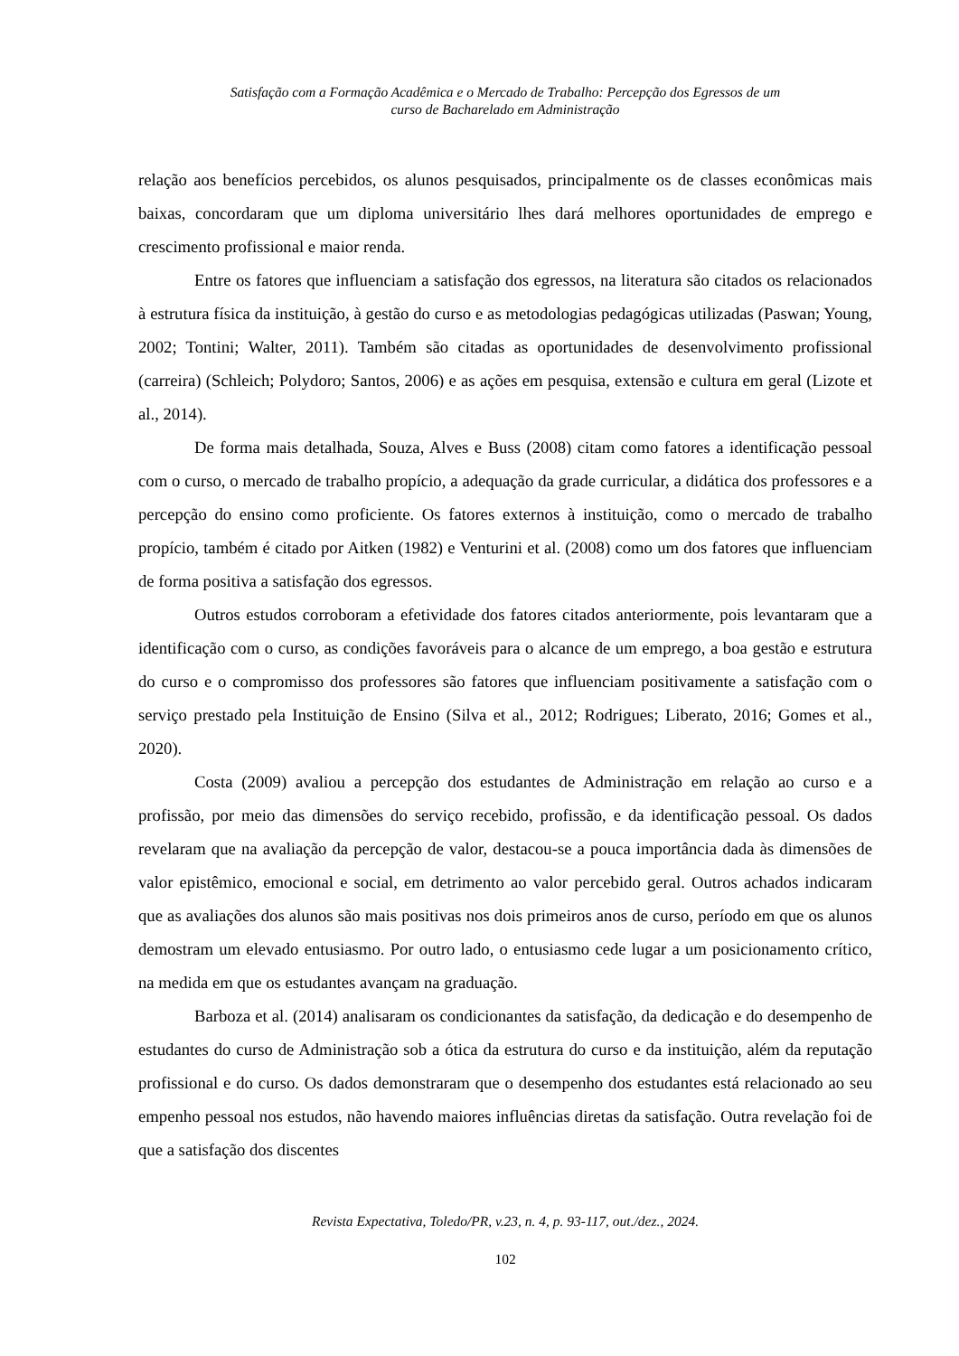Satisfação com a Formação Acadêmica e o Mercado de Trabalho: Percepção dos Egressos de um
curso de Bacharelado em Administração
relação aos benefícios percebidos, os alunos pesquisados, principalmente os de classes econômicas mais baixas, concordaram que um diploma universitário lhes dará melhores oportunidades de emprego e crescimento profissional e maior renda.
Entre os fatores que influenciam a satisfação dos egressos, na literatura são citados os relacionados à estrutura física da instituição, à gestão do curso e as metodologias pedagógicas utilizadas (Paswan; Young, 2002; Tontini; Walter, 2011). Também são citadas as oportunidades de desenvolvimento profissional (carreira) (Schleich; Polydoro; Santos, 2006) e as ações em pesquisa, extensão e cultura em geral (Lizote et al., 2014).
De forma mais detalhada, Souza, Alves e Buss (2008) citam como fatores a identificação pessoal com o curso, o mercado de trabalho propício, a adequação da grade curricular, a didática dos professores e a percepção do ensino como proficiente. Os fatores externos à instituição, como o mercado de trabalho propício, também é citado por Aitken (1982) e Venturini et al. (2008) como um dos fatores que influenciam de forma positiva a satisfação dos egressos.
Outros estudos corroboram a efetividade dos fatores citados anteriormente, pois levantaram que a identificação com o curso, as condições favoráveis para o alcance de um emprego, a boa gestão e estrutura do curso e o compromisso dos professores são fatores que influenciam positivamente a satisfação com o serviço prestado pela Instituição de Ensino (Silva et al., 2012; Rodrigues; Liberato, 2016; Gomes et al., 2020).
Costa (2009) avaliou a percepção dos estudantes de Administração em relação ao curso e a profissão, por meio das dimensões do serviço recebido, profissão, e da identificação pessoal. Os dados revelaram que na avaliação da percepção de valor, destacou-se a pouca importância dada às dimensões de valor epistêmico, emocional e social, em detrimento ao valor percebido geral. Outros achados indicaram que as avaliações dos alunos são mais positivas nos dois primeiros anos de curso, período em que os alunos demostram um elevado entusiasmo. Por outro lado, o entusiasmo cede lugar a um posicionamento crítico, na medida em que os estudantes avançam na graduação.
Barboza et al. (2014) analisaram os condicionantes da satisfação, da dedicação e do desempenho de estudantes do curso de Administração sob a ótica da estrutura do curso e da instituição, além da reputação profissional e do curso. Os dados demonstraram que o desempenho dos estudantes está relacionado ao seu empenho pessoal nos estudos, não havendo maiores influências diretas da satisfação. Outra revelação foi de que a satisfação dos discentes
Revista Expectativa, Toledo/PR, v.23, n. 4, p. 93-117, out./dez., 2024.
102